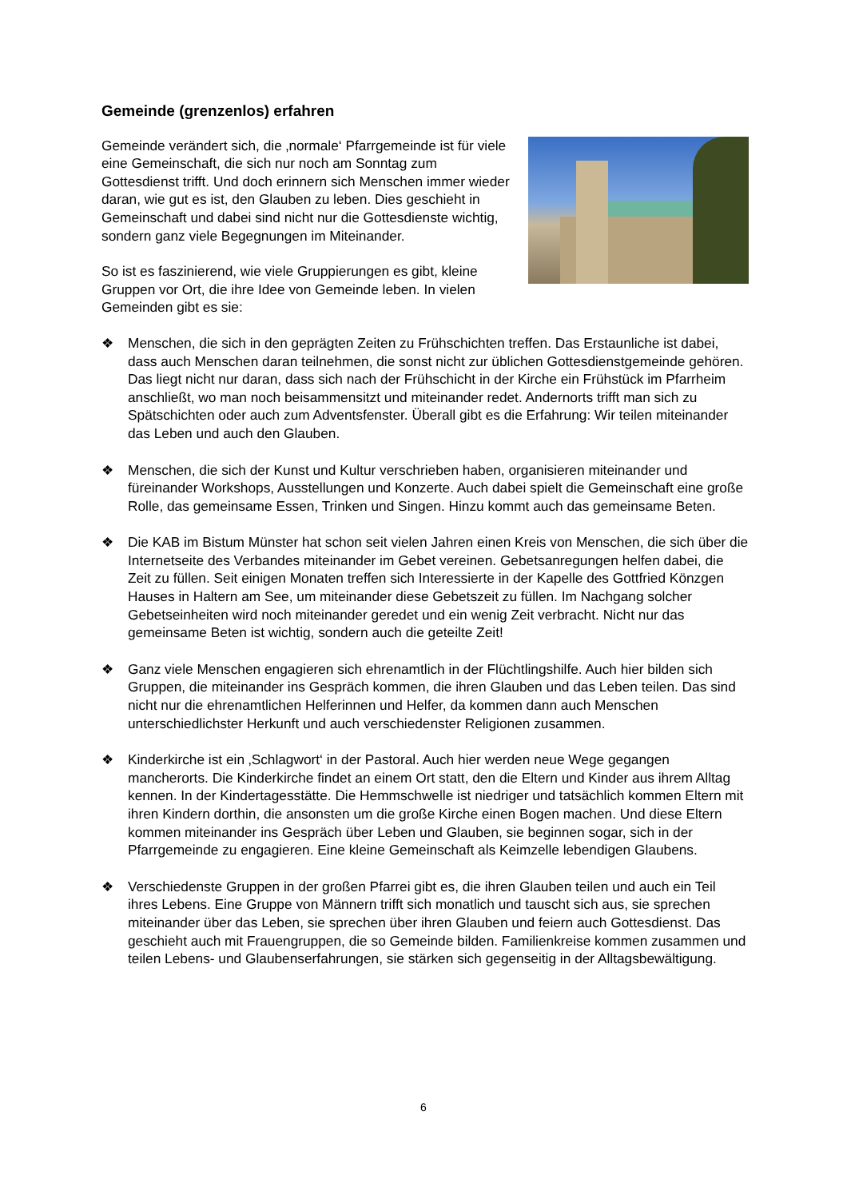Gemeinde (grenzenlos) erfahren
Gemeinde verändert sich, die ‚normale‘ Pfarrgemeinde ist für viele eine Gemeinschaft, die sich nur noch am Sonntag zum Gottesdienst trifft. Und doch erinnern sich Menschen immer wieder daran, wie gut es ist, den Glauben zu leben. Dies geschieht in Gemeinschaft und dabei sind nicht nur die Gottesdienste wichtig, sondern ganz viele Begegnungen im Miteinander.
So ist es faszinierend, wie viele Gruppierungen es gibt, kleine Gruppen vor Ort, die ihre Idee von Gemeinde leben. In vielen Gemeinden gibt es sie:
❖ Menschen, die sich in den geprägten Zeiten zu Frühschichten treffen. Das Erstaunliche ist dabei, dass auch Menschen daran teilnehmen, die sonst nicht zur üblichen Gottesdienstgemeinde gehören. Das liegt nicht nur daran, dass sich nach der Frühschicht in der Kirche ein Frühstück im Pfarrheim anschließt, wo man noch beisammensitzt und miteinander redet. Andernorts trifft man sich zu Spätschichten oder auch zum Adventsfenster. Überall gibt es die Erfahrung: Wir teilen miteinander das Leben und auch den Glauben.
❖ Menschen, die sich der Kunst und Kultur verschrieben haben, organisieren miteinander und füreinander Workshops, Ausstellungen und Konzerte. Auch dabei spielt die Gemeinschaft eine große Rolle, das gemeinsame Essen, Trinken und Singen. Hinzu kommt auch das gemeinsame Beten.
❖ Die KAB im Bistum Münster hat schon seit vielen Jahren einen Kreis von Menschen, die sich über die Internetseite des Verbandes miteinander im Gebet vereinen. Gebetsanregungen helfen dabei, die Zeit zu füllen. Seit einigen Monaten treffen sich Interessierte in der Kapelle des Gottfried Könzgen Hauses in Haltern am See, um miteinander diese Gebetszeit zu füllen. Im Nachgang solcher Gebetseinheiten wird noch miteinander geredet und ein wenig Zeit verbracht. Nicht nur das gemeinsame Beten ist wichtig, sondern auch die geteilte Zeit!
❖ Ganz viele Menschen engagieren sich ehrenamtlich in der Flüchtlingshilfe. Auch hier bilden sich Gruppen, die miteinander ins Gespräch kommen, die ihren Glauben und das Leben teilen. Das sind nicht nur die ehrenamtlichen Helferinnen und Helfer, da kommen dann auch Menschen unterschiedlichster Herkunft und auch verschiedenster Religionen zusammen.
❖ Kinderkirche ist ein ‚Schlagwort‘ in der Pastoral. Auch hier werden neue Wege gegangen mancherorts. Die Kinderkirche findet an einem Ort statt, den die Eltern und Kinder aus ihrem Alltag kennen. In der Kindertagesstätte. Die Hemmschwelle ist niedriger und tatsächlich kommen Eltern mit ihren Kindern dorthin, die ansonsten um die große Kirche einen Bogen machen. Und diese Eltern kommen miteinander ins Gespräch über Leben und Glauben, sie beginnen sogar, sich in der Pfarrgemeinde zu engagieren. Eine kleine Gemeinschaft als Keimzelle lebendigen Glaubens.
❖ Verschiedenste Gruppen in der großen Pfarrei gibt es, die ihren Glauben teilen und auch ein Teil ihres Lebens. Eine Gruppe von Männern trifft sich monatlich und tauscht sich aus, sie sprechen miteinander über das Leben, sie sprechen über ihren Glauben und feiern auch Gottesdienst. Das geschieht auch mit Frauengruppen, die so Gemeinde bilden. Familienkreise kommen zusammen und teilen Lebens- und Glaubenserfahrungen, sie stärken sich gegenseitig in der Alltagsbewältigung.
6